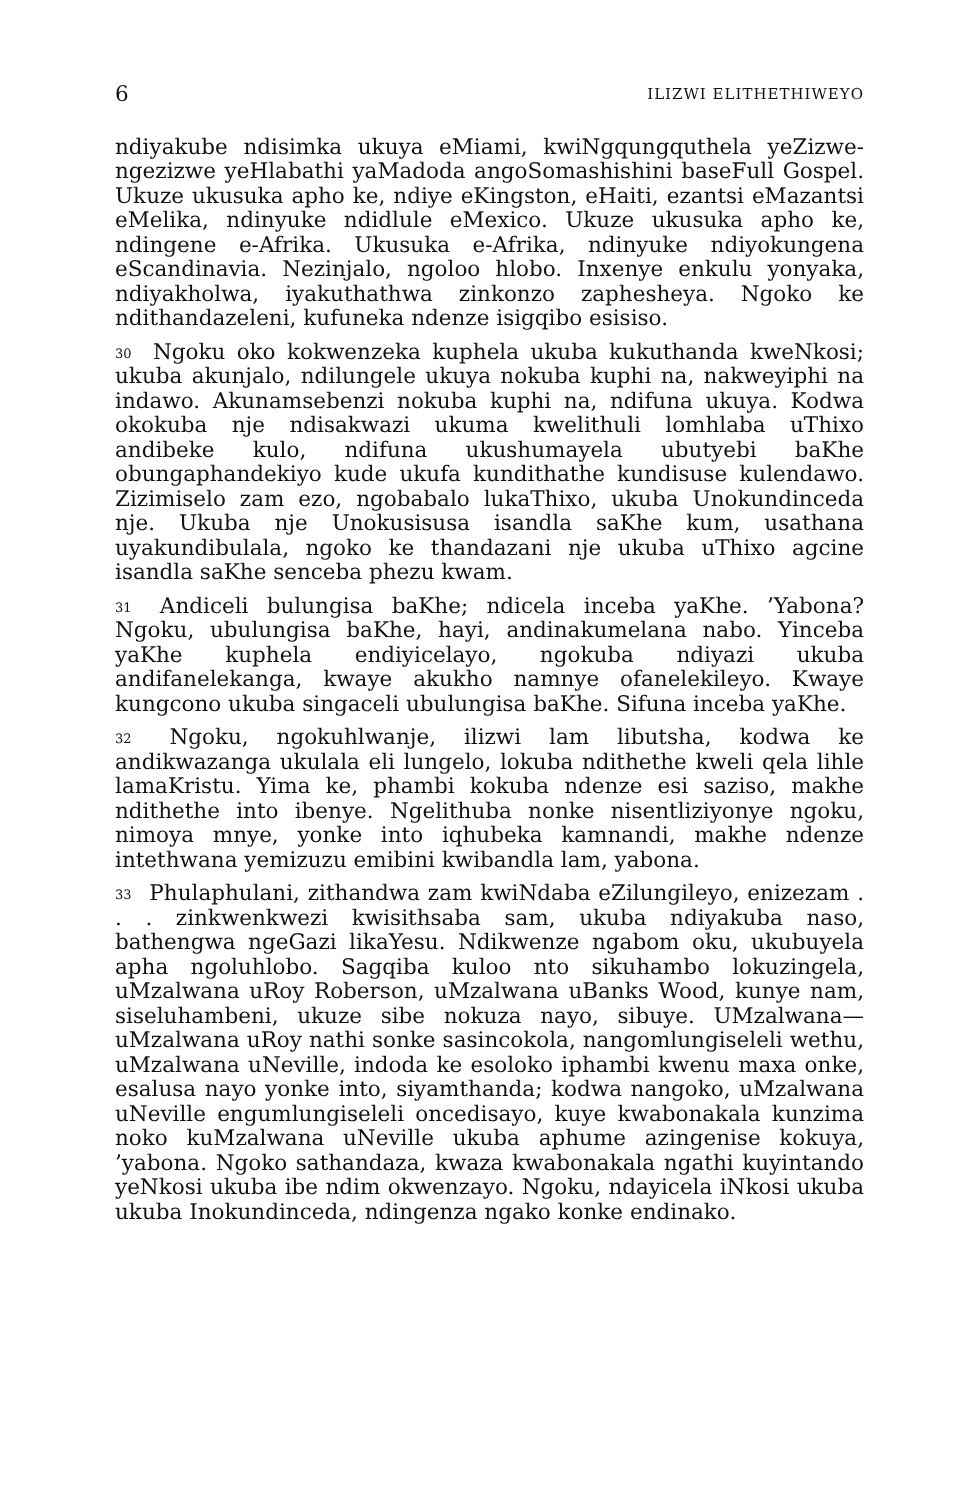6 ILIZWI ELITHETHIWEYO
ndiyakube ndisimka ukuya eMiami, kwiNgqungquthela yeZizwe-ngezizwe yeHlabathi yaMadoda angoSomashishini baseFull Gospel. Ukuze ukusuka apho ke, ndiye eKingston, eHaiti, ezantsi eMazantsi eMelika, ndinyuke ndidlule eMexico. Ukuze ukusuka apho ke, ndingene e-Afrika. Ukusuka e-Afrika, ndinyuke ndiyokungena eScandinavia. Nezinjalo, ngoloo hlobo. Inxenye enkulu yonyaka, ndiyakholwa, iyakuthathwa zinkonzo zaphesheya. Ngoko ke ndithandazeleni, kufuneka ndenze isigqibo esisiso.
<sup>30</sup> Ngoku oko kokwenzeka kuphela ukuba kukuthanda kweNkosi; ukuba akunjalo, ndilungele ukuya nokuba kuphi na, nakweyiphi na indawo. Akunamsebenzi nokuba kuphi na, ndifuna ukuya. Kodwa okokuba nje ndisakwazi ukuma kwelithuli lomhlaba uThixo andibeke kulo, ndifuna ukushumayela ubutyebi baKhe obungaphandekiyo kude ukufa kundithathe kundisuse kulendawo. Zizimiselo zam ezo, ngobabalo lukaThixo, ukuba Unokundinceda nje. Ukuba nje Unokusisusa isandla saKhe kum, usathana uyakundibulala, ngoko ke thandazani nje ukuba uThixo agcine isandla saKhe senceba phezu kwam.
<sup>31</sup> Andiceli bulungisa baKhe; ndicela inceba yaKhe. ’Yabona? Ngoku, ubulungisa baKhe, hayi, andinakumelana nabo. Yinceba yaKhe kuphela endiyicelayo, ngokuba ndiyazi ukuba andifanelekanga, kwaye akukho namnye ofanelekileyo. Kwaye kungcono ukuba singaceli ubulungisa baKhe. Sifuna inceba yaKhe.
<sup>32</sup> Ngoku, ngokuhlwanje, ilizwi lam libutsha, kodwa ke andikwazanga ukulala eli lungelo, lokuba ndithethe kweli qela lihle lamaKristu. Yima ke, phambi kokuba ndenze esi saziso, makhe ndithethe into ibenye. Ngelithuba nonke nisentliziyonye ngoku, nimoya mnye, yonke into iqhubeka kamnandi, makhe ndenze intethwana yemizuzu emibini kwibandla lam, yabona.
<sup>33</sup> Phulaphulani, zithandwa zam kwiNdaba eZilungileyo, enizezam . . . zinkwenkwezi kwisithsaba sam, ukuba ndiyakuba naso, bathengwa ngeGazi likaYesu. Ndikwenze ngabom oku, ukubuyela apha ngoluhlobo. Sagqiba kuloo nto sikuhambo lokuzingela, uMzalwana uRoy Roberson, uMzalwana uBanks Wood, kunye nam, siseluhambeni, ukuze sibe nokuza nayo, sibuye. UMzalwana—uMzalwana uRoy nathi sonke sasincokola, nangomlungiseleli wethu, uMzalwana uNeville, indoda ke esoloko iphambi kwenu maxa onke, esalusa nayo yonke into, siyamthanda; kodwa nangoko, uMzalwana uNeville engumlungiseleli oncedisayo, kuye kwabonakala kunzima noko kuMzalwana uNeville ukuba aphume azingenise kokuya, ’yabona. Ngoko sathandaza, kwaza kwabonakala ngathi kuyintando yeNkosi ukuba ibe ndim okwenzayo. Ngoku, ndayicela iNkosi ukuba ukuba Inokundinceda, ndingenza ngako konke endinako.